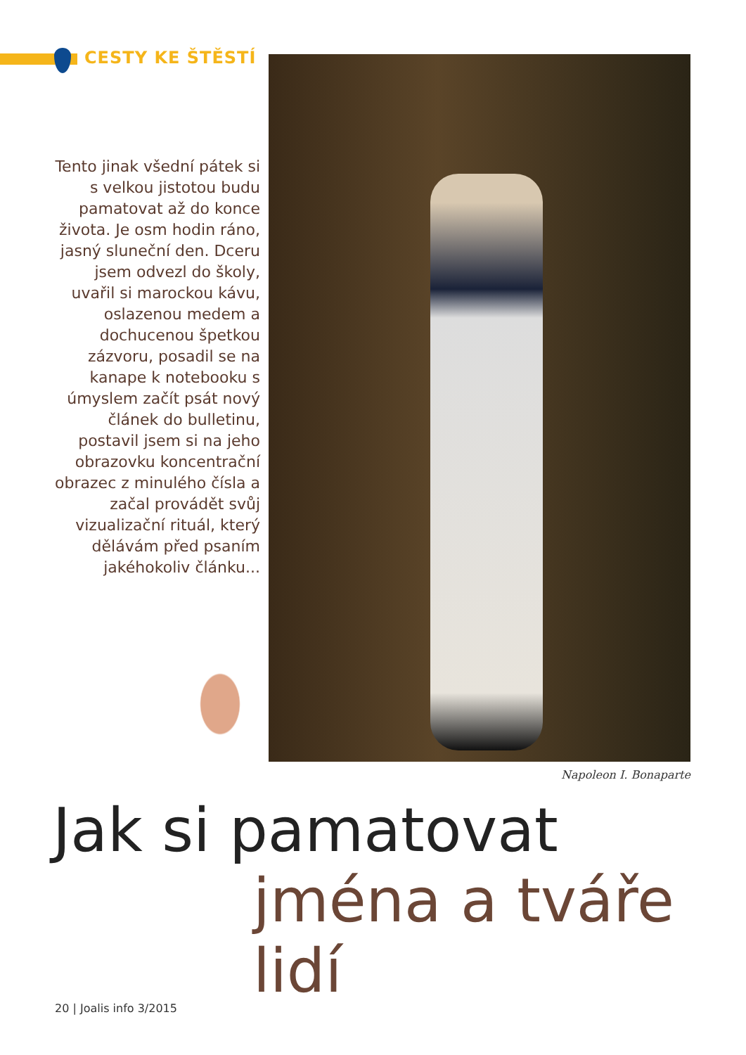CESTY KE ŠTĚSTÍ
Tento jinak všední pátek si s velkou jistotou budu pamatovat až do konce života. Je osm hodin ráno, jasný sluneční den. Dceru jsem odvezl do školy, uvařil si marockou kávu, oslazenou medem a dochucenou špetkou zázvoru, posadil se na kanape k notebooku s úmyslem začít psát nový článek do bulletinu, postavil jsem si na jeho obrazovku koncentrační obrazec z minulého čísla a začal provádět svůj vizualizační rituál, který dělávám před psaním jakéhokoliv článku...
Napoleon I. Bonaparte
Jak si pamatovat
jména a tváře lidí
20 | Joalis info 3/2015